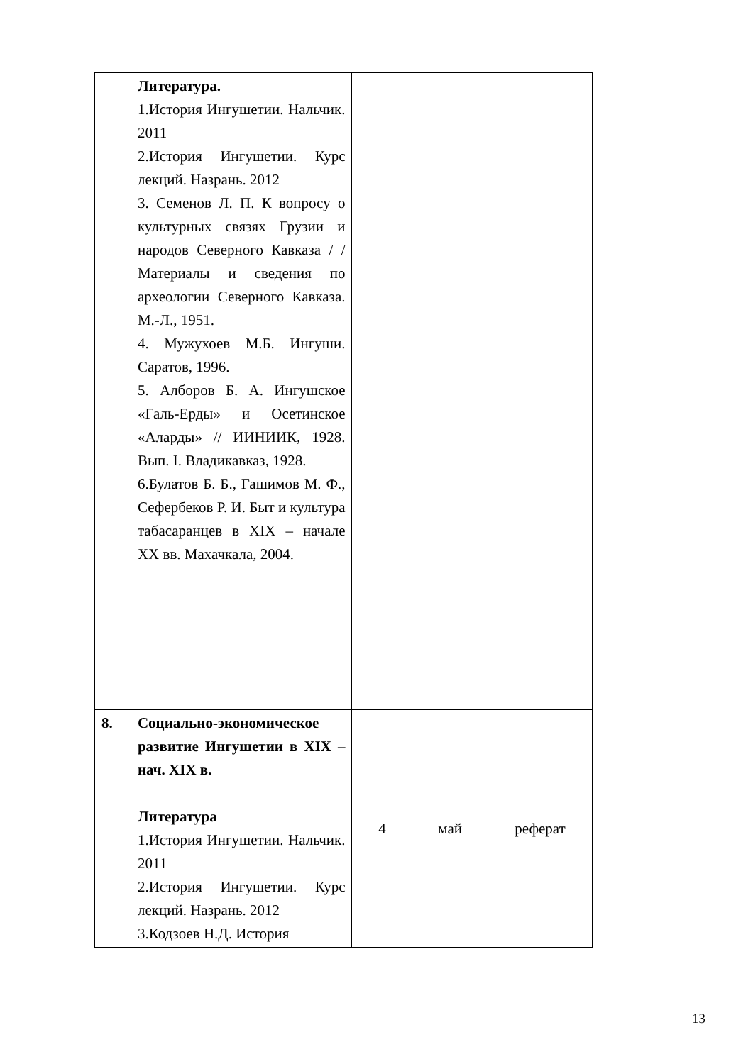| | Литература. 1.История Ингушетии. Нальчик. 2011 2.История Ингушетии. Курс лекций. Назрань. 2012 3. Семенов Л. П. К вопросу о культурных связях Грузии и народов Северного Кавказа / /Материалы и сведения по археологии Северного Кавказа. М.-Л., 1951. 4. Мужухоев М.Б. Ингуши. Саратов, 1996. 5. Алборов Б. А. Ингушское «Галь-Ерды» и Осетинское «Аларды» // ИИНИИК, 1928. Вып. I. Владикавказ, 1928. 6.Булатов Б. Б., Гашимов М. Ф., Сефербеков Р. И. Быт и культура табасаранцев в XIX – начале XX вв. Махачкала, 2004. | | | |
| 8. | Социально-экономическое развитие Ингушетии в XIX – нач. XIX в. Литература 1.История Ингушетии. Нальчик. 2011 2.История Ингушетии. Курс лекций. Назрань. 2012 3.Кодзоев Н.Д. История | 4 | май | реферат |
13